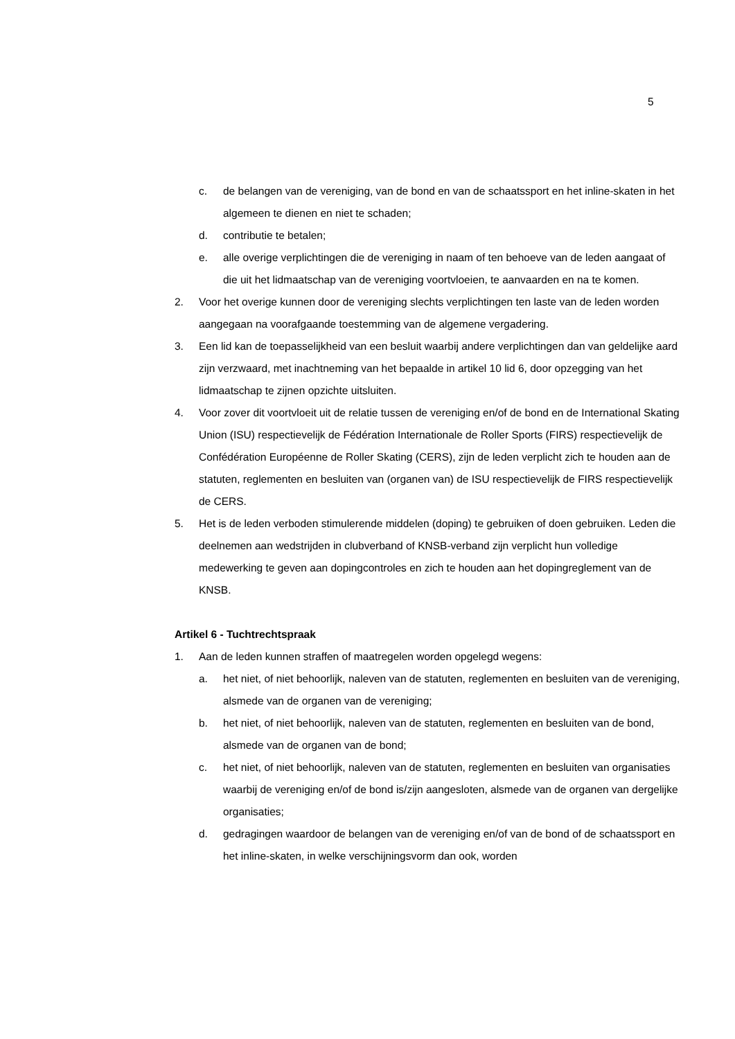5
c. de belangen van de vereniging, van de bond en van de schaatssport en het inline-skaten in het algemeen te dienen en niet te schaden;
d. contributie te betalen;
e. alle overige verplichtingen die de vereniging in naam of ten behoeve van de leden aangaat of die uit het lidmaatschap van de vereniging voortvloeien, te aanvaarden en na te komen.
2. Voor het overige kunnen door de vereniging slechts verplichtingen ten laste van de leden worden aangegaan na voorafgaande toestemming van de algemene vergadering.
3. Een lid kan de toepasselijkheid van een besluit waarbij andere verplichtingen dan van geldelijke aard zijn verzwaard, met inachtneming van het bepaalde in artikel 10 lid 6, door opzegging van het lidmaatschap te zijnen opzichte uitsluiten.
4. Voor zover dit voortvloeit uit de relatie tussen de vereniging en/of de bond en de International Skating Union (ISU) respectievelijk de Fédération Internationale de Roller Sports (FIRS) respectievelijk de Confédération Européenne de Roller Skating (CERS), zijn de leden verplicht zich te houden aan de statuten, reglementen en besluiten van (organen van) de ISU respectievelijk de FIRS respectievelijk de CERS.
5. Het is de leden verboden stimulerende middelen (doping) te gebruiken of doen gebruiken. Leden die deelnemen aan wedstrijden in clubverband of KNSB-verband zijn verplicht hun volledige medewerking te geven aan dopingcontroles en zich te houden aan het dopingreglement van de KNSB.
Artikel 6 - Tuchtrechtspraak
1. Aan de leden kunnen straffen of maatregelen worden opgelegd wegens:
a. het niet, of niet behoorlijk, naleven van de statuten, reglementen en besluiten van de vereniging, alsmede van de organen van de vereniging;
b. het niet, of niet behoorlijk, naleven van de statuten, reglementen en besluiten van de bond, alsmede van de organen van de bond;
c. het niet, of niet behoorlijk, naleven van de statuten, reglementen en besluiten van organisaties waarbij de vereniging en/of de bond is/zijn aangesloten, alsmede van de organen van dergelijke organisaties;
d. gedragingen waardoor de belangen van de vereniging en/of van de bond of de schaatssport en het inline-skaten, in welke verschijningsvorm dan ook, worden